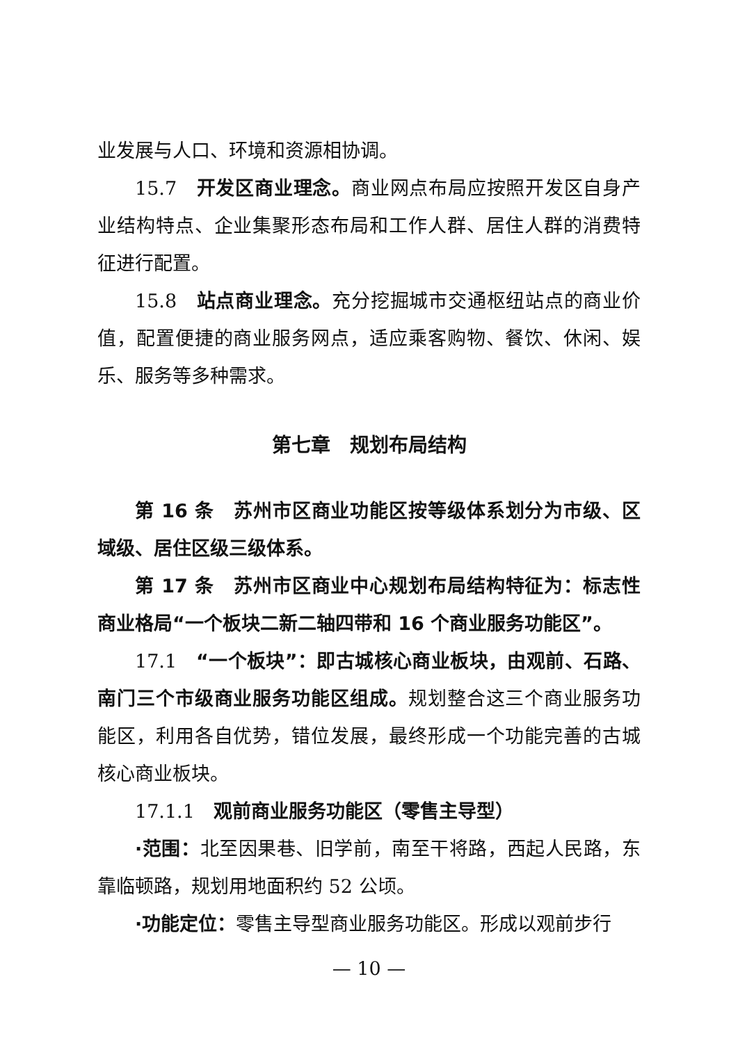业发展与人口、环境和资源相协调。
15.7　开发区商业理念。商业网点布局应按照开发区自身产业结构特点、企业集聚形态布局和工作人群、居住人群的消费特征进行配置。
15.8　站点商业理念。充分挖掘城市交通枢纽站点的商业价值，配置便捷的商业服务网点，适应乘客购物、餐饮、休闲、娱乐、服务等多种需求。
第七章　规划布局结构
第 16 条　苏州市区商业功能区按等级体系划分为市级、区域级、居住区级三级体系。
第 17 条　苏州市区商业中心规划布局结构特征为：标志性商业格局“一个板块二新二轴四带和 16 个商业服务功能区”。
17.1　“一个板块”：即古城核心商业板块，由观前、石路、南门三个市级商业服务功能区组成。规划整合这三个商业服务功能区，利用各自优势，错位发展，最终形成一个功能完善的古城核心商业板块。
17.1.1　观前商业服务功能区（零售主导型）
·范围：北至因果巷、旧学前，南至干将路，西起人民路，东靠临顿路，规划用地面积约 52 公顷。
·功能定位：零售主导型商业服务功能区。形成以观前步行
— 10 —